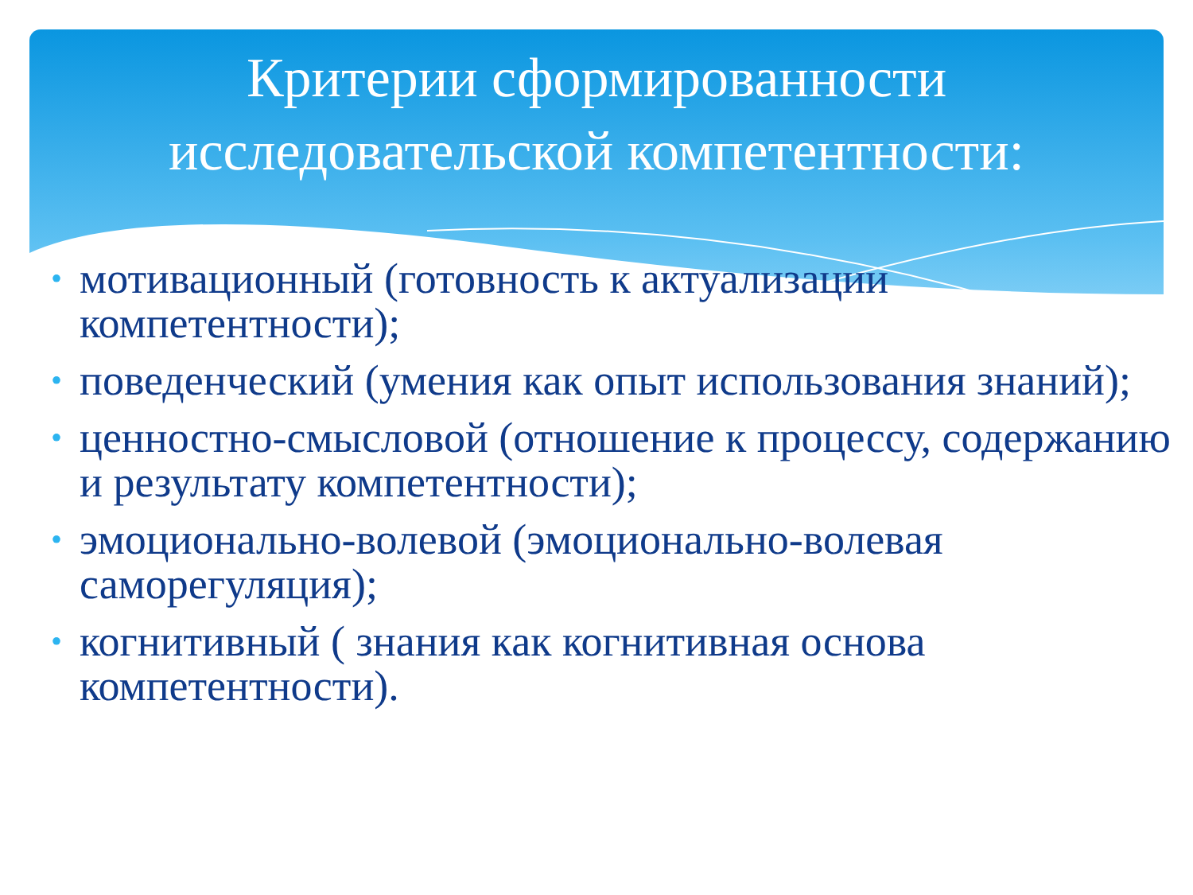Критерии сформированности
исследовательской компетентности:
• мотивационный (готовность к актуализации компетентности);
• поведенческий (умения как опыт использования знаний);
• ценностно-смысловой (отношение к процессу, содержанию и результату компетентности);
• эмоционально-волевой (эмоционально-волевая саморегуляция);
• когнитивный ( знания как когнитивная основа компетентности).